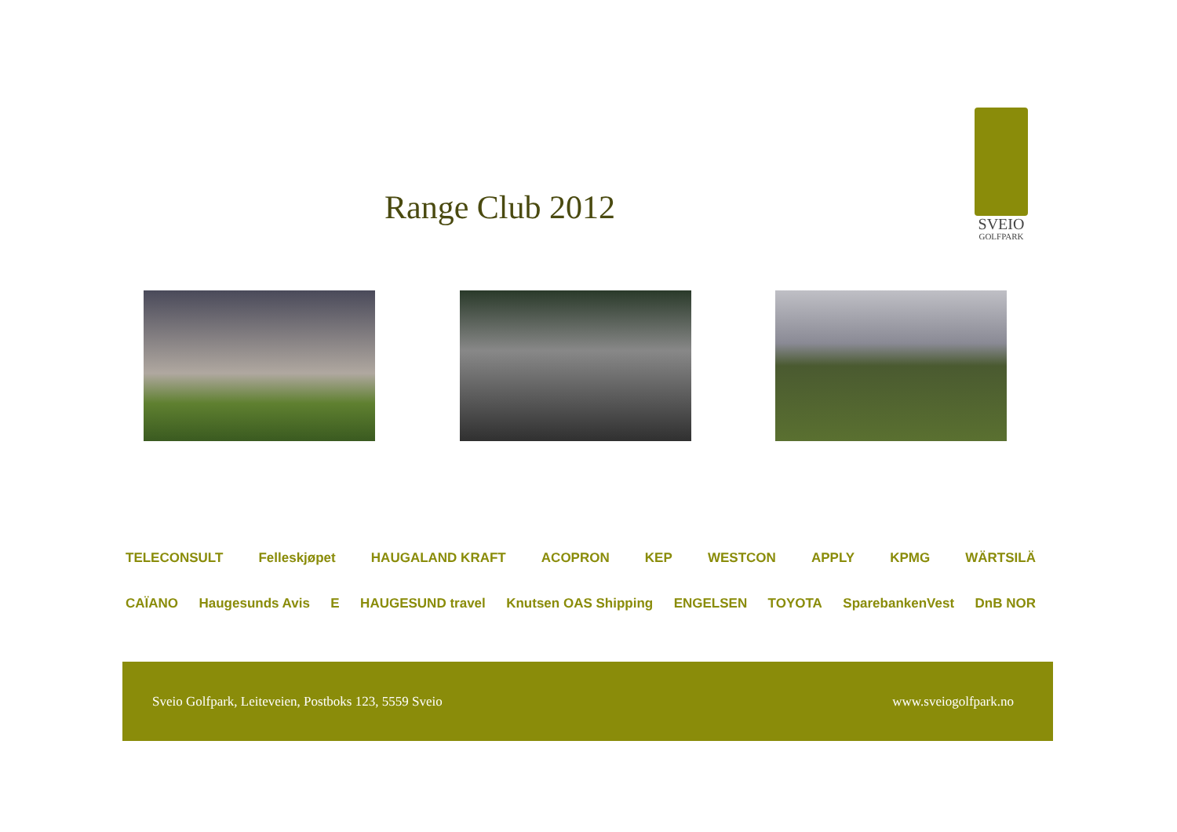Range Club 2012
SVEIO
GOLFPARK
TELECONSULT Felleskjøpet HAUGALAND KRAFT ACOPRON KEP WESTCON APPLY KPMG WÄRTSILÄ
CAÏANO Haugesunds Avis E HAUGESUND travel Knutsen OAS Shipping ENGELSEN TOYOTA SparebankenVest DnB NOR
Sveio Golfpark, Leiteveien, Postboks 123, 5559 Sveio www.sveiogolfpark.no